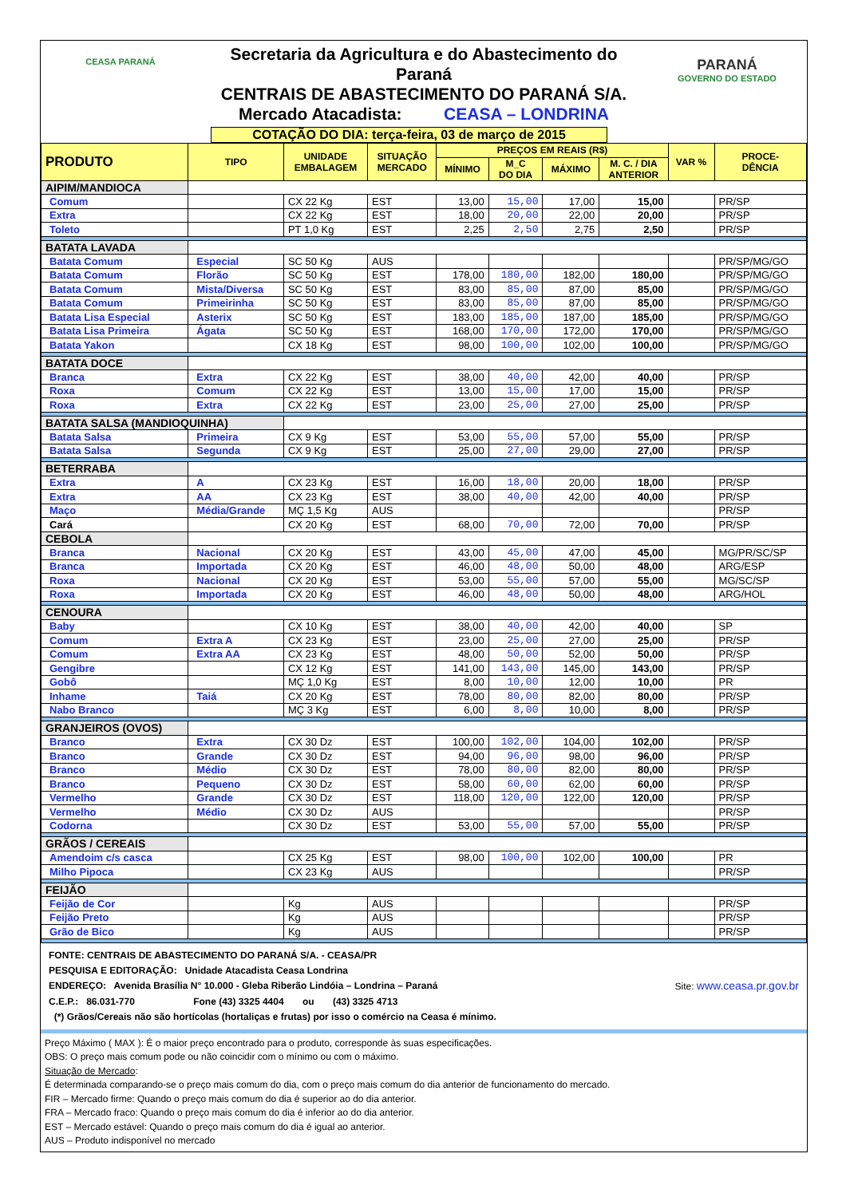CEASA PARANÁ
Secretaria da Agricultura e do Abastecimento do Paraná
CENTRAIS DE ABASTECIMENTO DO PARANÁ S/A.
Mercado Atacadista: CEASA – LONDRINA
PARANÁ
GOVERNO DO ESTADO
COTAÇÃO DO DIA: terça-feira, 03 de março de 2015
| PRODUTO | TIPO | UNIDADE EMBALAGEM | SITUAÇÃO MERCADO | PREÇOS EM REAIS (R$) | | | | VAR % | PROCE- DÊNCIA |
| --- | --- | --- | --- | --- | --- | --- | --- | --- | --- |
| | | | | MÍNIMO | M_C DO DIA | MÁXIMO | M. C. / DIA ANTERIOR | | |
| AIPIM/MANDIOCA | | | | | | | | | |
| Comum | | CX 22 Kg | EST | 13,00 | 15,00 | 17,00 | 15,00 | | PR/SP |
| Extra | | CX 22 Kg | EST | 18,00 | 20,00 | 22,00 | 20,00 | | PR/SP |
| Toleto | | PT 1,0 Kg | EST | 2,25 | 2,50 | 2,75 | 2,50 | | PR/SP |
| BATATA LAVADA | | | | | | | | | |
| Batata Comum | Especial | SC 50 Kg | AUS | | | | | | PR/SP/MG/GO |
| Batata Comum | Florão | SC 50 Kg | EST | 178,00 | 180,00 | 182,00 | 180,00 | | PR/SP/MG/GO |
| Batata Comum | Mista/Diversa | SC 50 Kg | EST | 83,00 | 85,00 | 87,00 | 85,00 | | PR/SP/MG/GO |
| Batata Comum | Primeirinha | SC 50 Kg | EST | 83,00 | 85,00 | 87,00 | 85,00 | | PR/SP/MG/GO |
| Batata Lisa Especial | Asterix | SC 50 Kg | EST | 183,00 | 185,00 | 187,00 | 185,00 | | PR/SP/MG/GO |
| Batata Lisa Primeira | Ágata | SC 50 Kg | EST | 168,00 | 170,00 | 172,00 | 170,00 | | PR/SP/MG/GO |
| Batata Yakon | | CX 18 Kg | EST | 98,00 | 100,00 | 102,00 | 100,00 | | PR/SP/MG/GO |
| BATATA DOCE | | | | | | | | | |
| Branca | Extra | CX 22 Kg | EST | 38,00 | 40,00 | 42,00 | 40,00 | | PR/SP |
| Roxa | Comum | CX 22 Kg | EST | 13,00 | 15,00 | 17,00 | 15,00 | | PR/SP |
| Roxa | Extra | CX 22 Kg | EST | 23,00 | 25,00 | 27,00 | 25,00 | | PR/SP |
| BATATA SALSA (MANDIOQUINHA) | | | | | | | | | |
| Batata Salsa | Primeira | CX 9 Kg | EST | 53,00 | 55,00 | 57,00 | 55,00 | | PR/SP |
| Batata Salsa | Segunda | CX 9 Kg | EST | 25,00 | 27,00 | 29,00 | 27,00 | | PR/SP |
| BETERRABA | | | | | | | | | |
| Extra | A | CX 23 Kg | EST | 16,00 | 18,00 | 20,00 | 18,00 | | PR/SP |
| Extra | AA | CX 23 Kg | EST | 38,00 | 40,00 | 42,00 | 40,00 | | PR/SP |
| Maço | Média/Grande | MÇ 1,5 Kg | AUS | | | | | | PR/SP |
| Cará | | CX 20 Kg | EST | 68,00 | 70,00 | 72,00 | 70,00 | | PR/SP |
| CEBOLA | | | | | | | | | |
| Branca | Nacional | CX 20 Kg | EST | 43,00 | 45,00 | 47,00 | 45,00 | | MG/PR/SC/SP |
| Branca | Importada | CX 20 Kg | EST | 46,00 | 48,00 | 50,00 | 48,00 | | ARG/ESP |
| Roxa | Nacional | CX 20 Kg | EST | 53,00 | 55,00 | 57,00 | 55,00 | | MG/SC/SP |
| Roxa | Importada | CX 20 Kg | EST | 46,00 | 48,00 | 50,00 | 48,00 | | ARG/HOL |
| CENOURA | | | | | | | | | |
| Baby | | CX 10 Kg | EST | 38,00 | 40,00 | 42,00 | 40,00 | | SP |
| Comum | Extra A | CX 23 Kg | EST | 23,00 | 25,00 | 27,00 | 25,00 | | PR/SP |
| Comum | Extra AA | CX 23 Kg | EST | 48,00 | 50,00 | 52,00 | 50,00 | | PR/SP |
| Gengibre | | CX 12 Kg | EST | 141,00 | 143,00 | 145,00 | 143,00 | | PR/SP |
| Gobô | | MÇ 1,0 Kg | EST | 8,00 | 10,00 | 12,00 | 10,00 | | PR |
| Inhame | Taiá | CX 20 Kg | EST | 78,00 | 80,00 | 82,00 | 80,00 | | PR/SP |
| Nabo Branco | | MÇ 3 Kg | EST | 6,00 | 8,00 | 10,00 | 8,00 | | PR/SP |
| GRANJEIROS (OVOS) | | | | | | | | | |
| Branco | Extra | CX 30 Dz | EST | 100,00 | 102,00 | 104,00 | 102,00 | | PR/SP |
| Branco | Grande | CX 30 Dz | EST | 94,00 | 96,00 | 98,00 | 96,00 | | PR/SP |
| Branco | Médio | CX 30 Dz | EST | 78,00 | 80,00 | 82,00 | 80,00 | | PR/SP |
| Branco | Pequeno | CX 30 Dz | EST | 58,00 | 60,00 | 62,00 | 60,00 | | PR/SP |
| Vermelho | Grande | CX 30 Dz | EST | 118,00 | 120,00 | 122,00 | 120,00 | | PR/SP |
| Vermelho | Médio | CX 30 Dz | AUS | | | | | | PR/SP |
| Codorna | | CX 30 Dz | EST | 53,00 | 55,00 | 57,00 | 55,00 | | PR/SP |
| GRÃOS / CEREAIS | | | | | | | | | |
| Amendoim c/s casca | | CX 25 Kg | EST | 98,00 | 100,00 | 102,00 | 100,00 | | PR |
| Milho Pipoca | | CX 23 Kg | AUS | | | | | | PR/SP |
| FEIJÃO | | | | | | | | | |
| Feijão de Cor | | Kg | AUS | | | | | | PR/SP |
| Feijão Preto | | Kg | AUS | | | | | | PR/SP |
| Grão de Bico | | Kg | AUS | | | | | | PR/SP |
FONTE: CENTRAIS DE ABASTECIMENTO DO PARANÁ S/A. - CEASA/PR
PESQUISA E EDITORAÇÃO: Unidade Atacadista Ceasa Londrina
ENDEREÇO: Avenida Brasília N° 10.000 - Gleba Riberão Lindóia – Londrina – Paraná Site: www.ceasa.pr.gov.br
C.E.P.: 86.031-770 Fone (43) 3325 4404 ou (43) 3325 4713
(*) Grãos/Cereais não são hortícolas (hortaliças e frutas) por isso o comércio na Ceasa é mínimo.
Preço Máximo ( MAX ): É o maior preço encontrado para o produto, corresponde às suas especificações.
OBS: O preço mais comum pode ou não coincidir com o mínimo ou com o máximo.
Situação de Mercado:
É determinada comparando-se o preço mais comum do dia, com o preço mais comum do dia anterior de funcionamento do mercado.
FIR – Mercado firme: Quando o preço mais comum do dia é superior ao do dia anterior.
FRA – Mercado fraco: Quando o preço mais comum do dia é inferior ao do dia anterior.
EST – Mercado estável: Quando o preço mais comum do dia é igual ao anterior.
AUS – Produto indisponível no mercado